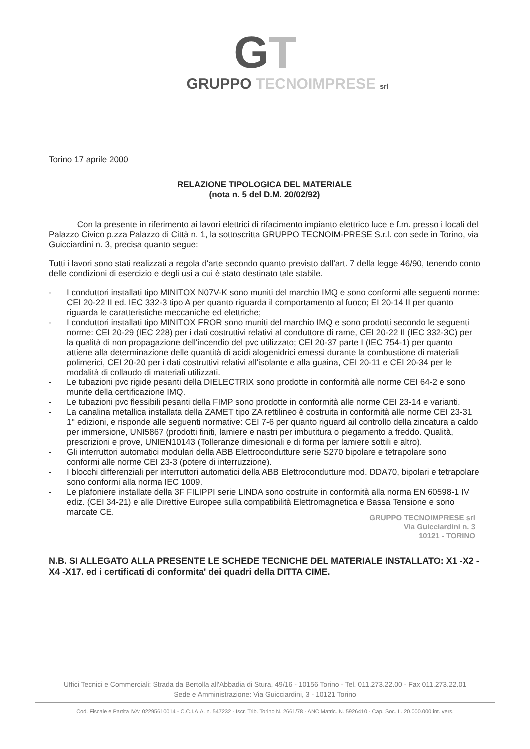GT
GRUPPO TECNOIMPRESE srl
Torino 17 aprile 2000
RELAZIONE TIPOLOGICA DEL MATERIALE
(nota n. 5 del D.M. 20/02/92)
Con la presente in riferimento ai lavori elettrici di rifacimento impianto elettrico luce e f.m. presso i locali del Palazzo Civico p.zza Palazzo di Città n. 1, la sottoscritta GRUPPO TECNOIM-PRESE S.r.l. con sede in Torino, via Guicciardini n. 3, precisa quanto segue:
Tutti i lavori sono stati realizzati a regola d'arte secondo quanto previsto dall'art. 7 della legge 46/90, tenendo conto delle condizioni di esercizio e degli usi a cui è stato destinato tale stabile.
- I conduttori installati tipo MINITOX N07V-K sono muniti del marchio IMQ e sono conformi alle seguenti norme: CEI 20-22 II ed. IEC 332-3 tipo A per quanto riguarda il comportamento al fuoco; EI 20-14 II per quanto riguarda le caratteristiche meccaniche ed elettriche;
- I conduttori installati tipo MINITOX FROR sono muniti del marchio IMQ e sono prodotti secondo le seguenti norme: CEI 20-29 (IEC 228) per i dati costruttivi relativi al conduttore di rame, CEI 20-22 II (IEC 332-3C) per la qualità di non propagazione dell'incendio del pvc utilizzato; CEI 20-37 parte I (IEC 754-1) per quanto attiene alla determinazione delle quantità di acidi alogenidrici emessi durante la combustione di materiali polimerici, CEI 20-20 per i dati costruttivi relativi all'isolante e alla guaina, CEI 20-11 e CEI 20-34 per le modalità di collaudo di materiali utilizzati.
- Le tubazioni pvc rigide pesanti della DIELECTRIX sono prodotte in conformità alle norme CEI 64-2 e sono munite della certificazione IMQ.
- Le tubazioni pvc flessibili pesanti della FIMP sono prodotte in conformità alle norme CEI 23-14 e varianti.
- La canalina metallica installata della ZAMET tipo ZA rettilineo è costruita in conformità alle norme CEI 23-31 1° edizioni, e risponde alle seguenti normative: CEI 7-6 per quanto riguard ail controllo della zincatura a caldo per immersione, UNI5867 (prodotti finiti, lamiere e nastri per imbutitura o piegamento a freddo. Qualità, prescrizioni e prove, UNIEN10143 (Tolleranze dimesionali e di forma per lamiere sottili e altro).
- Gli interruttori automatici modulari della ABB Elettrocondutture serie S270 bipolare e tetrapolare sono conformi alle norme CEI 23-3 (potere di interruzzione).
- I blocchi differenziali per interruttori automatici della ABB Elettrocondutture mod. DDA70, bipolari e tetrapolare sono conformi alla norma IEC 1009.
- Le plafoniere installate della 3F FILIPPI serie LINDA sono costruite in conformità alla norma EN 60598-1 IV ediz. (CEI 34-21) e alle Direttive Europee sulla compatibilità Elettromagnetica e Bassa Tensione e sono marcate CE.
GRUPPO TECNOIMPRESE srl
Via Guicciardini n. 3
10121 - TORINO
N.B. SI ALLEGATO ALLA PRESENTE LE SCHEDE TECNICHE DEL MATERIALE INSTALLATO: X1 -X2 -X4 -X17. ed i certificati di conformita' dei quadri della DITTA CIME.
Uffici Tecnici e Commerciali: Strada da Bertolla all'Abbadia di Stura, 49/16 - 10156 Torino - Tel. 011.273.22.00 - Fax 011.273.22.01
Sede e Amministrazione: Via Guicciardini, 3 - 10121 Torino
Cod. Fiscale e Partita IVA: 02295610014 - C.C.I.A.A. n. 547232 - Iscr. Trib. Torino N. 2661/78 - ANC Matric. N. 5926410 - Cap. Soc. L. 20.000.000 int. vers.